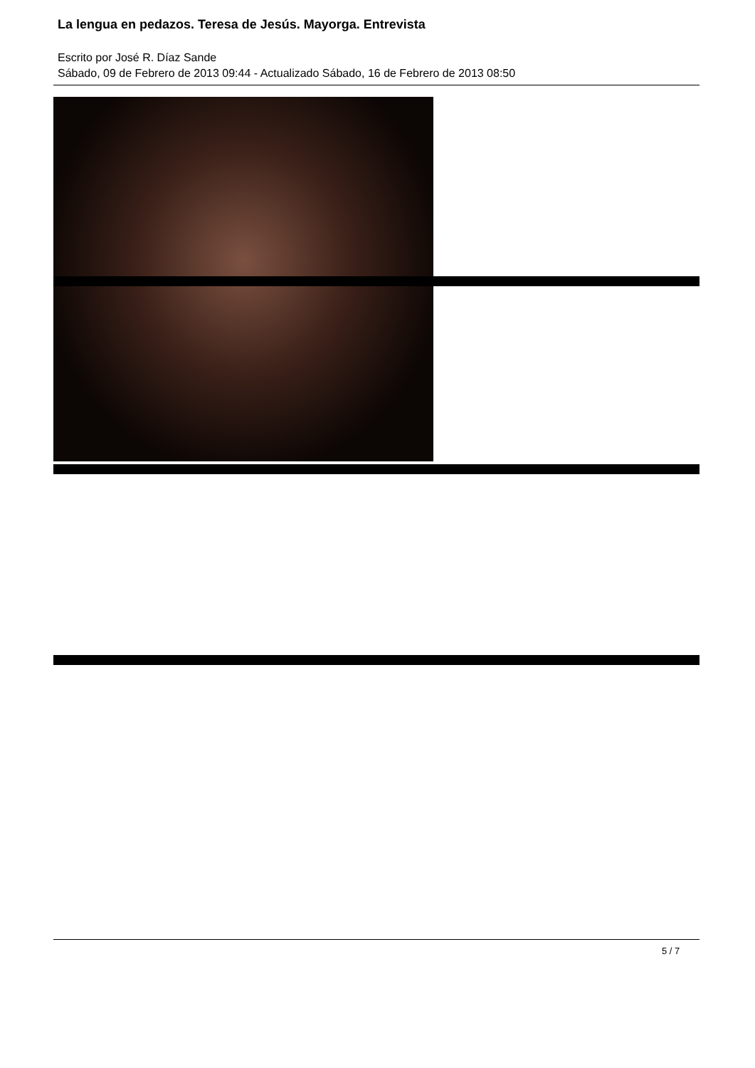La lengua en pedazos. Teresa de Jesús. Mayorga. Entrevista
Escrito por José R. Díaz Sande
Sábado, 09 de Febrero de 2013 09:44 - Actualizado Sábado, 16 de Febrero de 2013 08:50
5 / 7